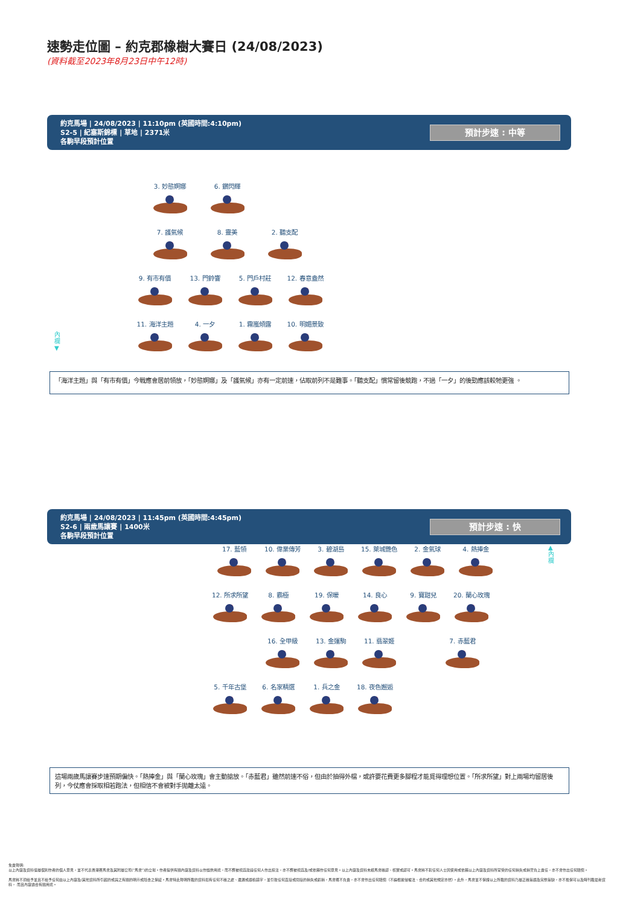速勢走位圖 – 約克郡橡樹大賽日 (24/08/2023)
(資料截至2023年8月23日中午12時)
約克馬場 | 24/08/2023 | 11:10pm (英國時間:4:10pm)
S2-5 | 紀塞斯錦標 | 草地 | 2371米
各駒早段預計位置
預計步速 : 中等
3. 妙態婀娜 6. 鑽閃輝
7. 護氣候 8. 靈美 2. 聽支配
9. 有市有價 13. 門鈴響 5. 門戶村莊 12. 春意盎然
內欄
▼
11. 海洋主題 4. 一夕 1. 霧嵐傾露 10. 明媚景致
「海洋主題」與「有市有價」今戰應會居前領放，「妙態婀娜」及「護氣候」亦有一定前速，佔取前列不是難事。「聽支配」慣常留後競跑，不過「一夕」的後勁應該較牠更強 。
約克馬場 | 24/08/2023 | 11:45pm (英國時間:4:45pm)
S2-6 | 兩歲馬讓賽 | 1400米
各駒早段預計位置
預計步速 : 快
17. 藍領 10. 偉業傳芳 3. 碧湖島 15. 萊城艷色 2. 金氣球 4. 熱捧金
▲
內欄
12. 所求所望 8. 霸極 19. 保暖 14. 良心 9. 寶甜兒 20. 蘭心玫瑰
16. 全甲級 13. 金運駒 11. 翡翠姬 7. 赤藍君
5. 千年古堡 6. 名家精選 1. 兵之金 18. 夜色邂逅
這場兩歲馬讓賽步速預期偏快。「熱捧金」與「蘭心玫瑰」會主動搶放。「赤藍君」雖然前速不俗，但由於抽得外檔，或許要花費更多腳程才能覓得理想位置。「所求所望」對上兩場均留居後列，今仗應會採取相若跑法，但相信不會被對手拋離太遠。
免責聲明:
以上內容及資料僅屬個別作者的個人意見，並不代表香港賽馬會及其附屬公司("馬會")的立場。作者提供有關內容及資料以作娛樂用途，而不應被視爲建議任何人作出投注，亦不應被視爲及/或依賴作任何意見。以上內容及資料未經馬會確認、核實或認可。馬會將不對任何人士因使用或依賴以上內容及資料所蒙受的任何損失或損害負上責任，亦不會作出任何賠償。
馬會將不須給予並且不給予任何由以上內容及/其他資料所引起的或與之有關的明示或隱含之保証。馬會特此聲明所載的資料如有任何不確之處、遺漏或誤植錯字，並引致任何直接或間接的損失或虧損，馬會概不負責，亦不會作出任何賠償（不論根據侵權法、合約或其他規定亦然）。此外，馬會並不保證以上所載的資料乃屬正確無誤及完整無缺，亦不擔保可以及時刊載最新資料， 而且內容適合有關用途。